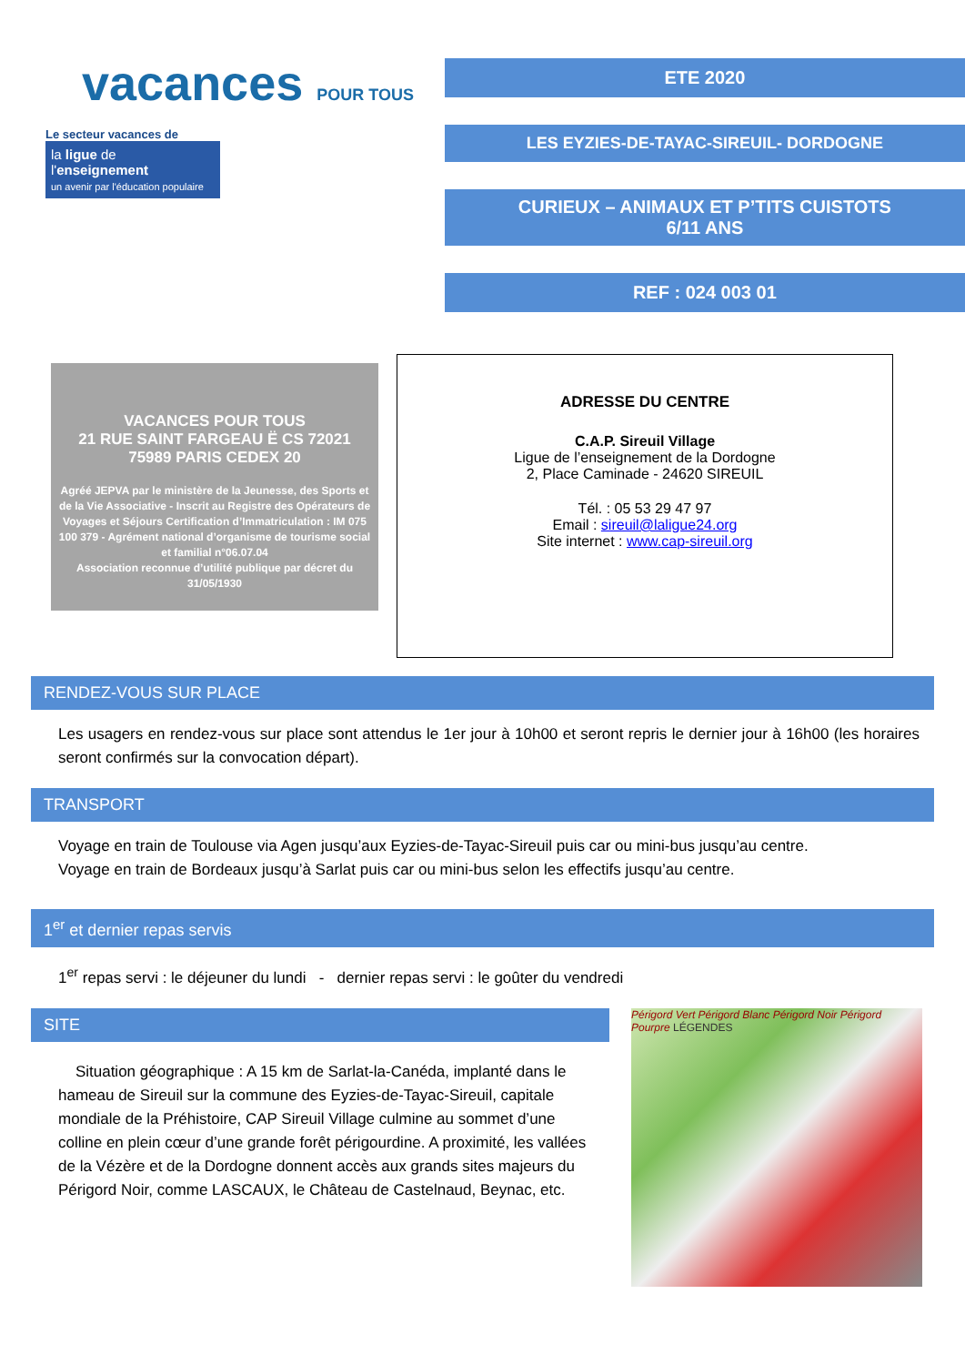vacances POUR TOUS
Le secteur vacances de
la ligue de
l'enseignement
un avenir par l'éducation populaire
ETE 2020
LES EYZIES-DE-TAYAC-SIREUIL- DORDOGNE
CURIEUX – ANIMAUX ET P’TITS CUISTOTS
6/11 ANS
REF : 024 003 01
VACANCES POUR TOUS
21 RUE SAINT FARGEAU Ë CS 72021
75989 PARIS CEDEX 20
Agréé JEPVA par le ministère de la Jeunesse, des Sports et de la Vie Associative - Inscrit au Registre des Opérateurs de Voyages et Séjours Certification d’Immatriculation : IM 075 100 379 - Agrément national d’organisme de tourisme social et familial n°06.07.04
Association reconnue d’utilité publique par décret du 31/05/1930
ADRESSE DU CENTRE
C.A.P. Sireuil Village
Ligue de l’enseignement de la Dordogne
2, Place Caminade - 24620 SIREUIL
Tél. : 05 53 29 47 97
Email : sireuil@laligue24.org
Site internet : www.cap-sireuil.org
RENDEZ-VOUS SUR PLACE
Les usagers en rendez-vous sur place sont attendus le 1er jour à 10h00 et seront repris le dernier jour à 16h00 (les horaires seront confirmés sur la convocation départ).
TRANSPORT
Voyage en train de Toulouse via Agen jusqu’aux Eyzies-de-Tayac-Sireuil puis car ou mini-bus jusqu’au centre.
Voyage en train de Bordeaux jusqu’à Sarlat puis car ou mini-bus selon les effectifs jusqu’au centre.
1<sup>er</sup> et dernier repas servis
1<sup>er</sup> repas servi : le déjeuner du lundi - dernier repas servi : le goûter du vendredi
SITE
Situation géographique : A 15 km de Sarlat-la-Canéda, implanté dans le hameau de Sireuil sur la commune des Eyzies-de-Tayac-Sireuil, capitale mondiale de la Préhistoire, CAP Sireuil Village culmine au sommet d’une colline en plein cœur d’une grande forêt périgourdine. A proximité, les vallées de la Vézère et de la Dordogne donnent accès aux grands sites majeurs du Périgord Noir, comme LASCAUX, le Château de Castelnaud, Beynac, etc.
Périgord Vert Périgord Blanc Périgord Noir Périgord Pourpre LÉGENDES